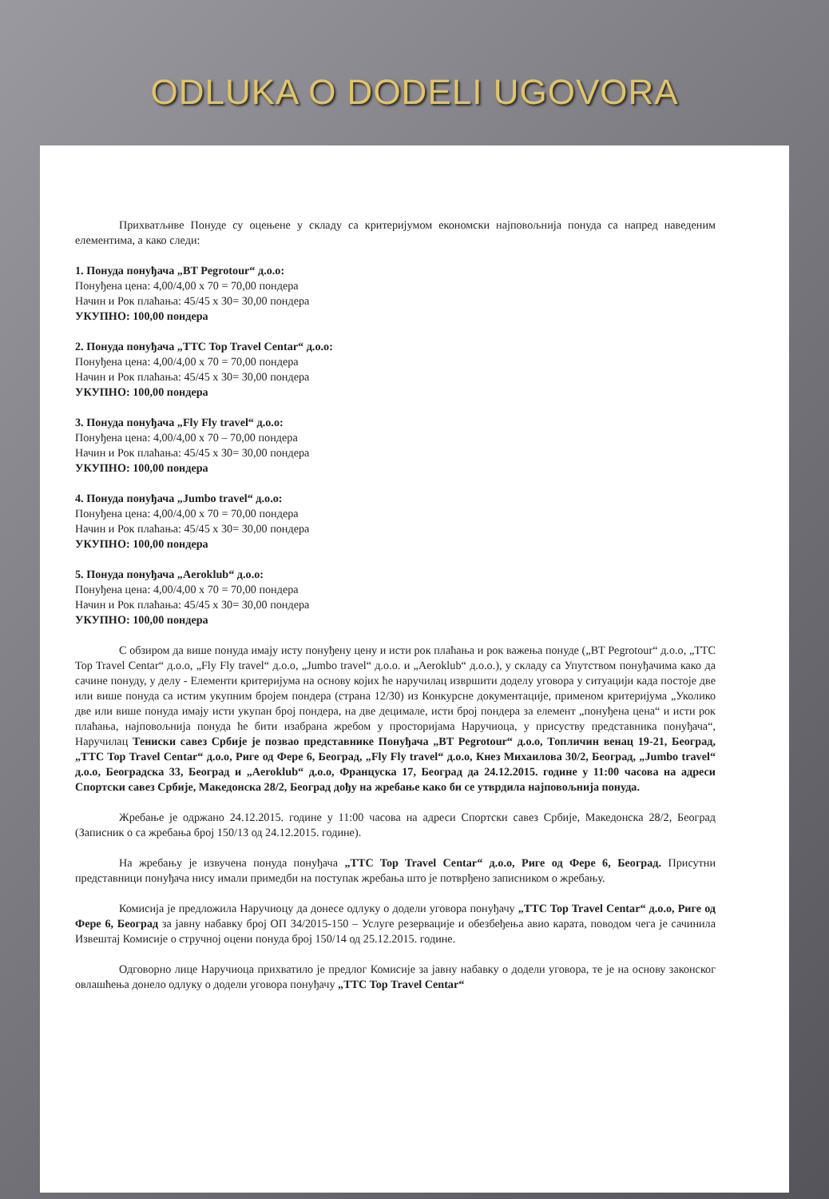ODLUKA O DODELI UGOVORA
Прихватљиве Понуде су оцењене у складу са критеријумом економски најповољнија понуда са напред наведеним елементима, а како следи:
1. Понуда понуђача „BT Pegrotour“ д.о.о:
Понуђена цена: 4,00/4,00 x 70 = 70,00 пондера
Начин и Рок плаћања: 45/45 x 30= 30,00 пондера
УКУПНО: 100,00 пондера
2. Понуда понуђача „TTC Top Travel Centar“ д.о.о:
Понуђена цена: 4,00/4,00 x 70 = 70,00 пондера
Начин и Рок плаћања: 45/45 x 30= 30,00 пондера
УКУПНО: 100,00 пондера
3. Понуда понуђача „Fly Fly travel“ д.о.о:
Понуђена цена: 4,00/4,00 x 70 – 70,00 пондера
Начин и Рок плаћања: 45/45 x 30= 30,00 пондера
УКУПНО: 100,00 пондера
4. Понуда понуђача „Jumbo travel“ д.о.о:
Понуђена цена: 4,00/4,00 x 70 = 70,00 пондера
Начин и Рок плаћања: 45/45 x 30= 30,00 пондера
УКУПНО: 100,00 пондера
5. Понуда понуђача „Aeroklub“ д.о.о:
Понуђена цена: 4,00/4,00 x 70 = 70,00 пондера
Начин и Рок плаћања: 45/45 x 30= 30,00 пондера
УКУПНО: 100,00 пондера
С обзиром да више понуда имају исту понуђену цену и исти рок плаћања и рок важења понуде („BT Pegrotour“ д.о.о, „TTC Top Travel Centar“ д.о.о, „Fly Fly travel“ д.о.о, „Jumbo travel“ д.о.о. и „Aeroklub“ д.о.о.), у складу са Упутством понуђачима како да сачине понуду, у делу - Елементи критеријума на основу којих ће наручилац извршити доделу уговора у ситуацији када постоје две или више понуда са истим укупним бројем пондера (страна 12/30) из Конкурсне документације, применом критеријума „Уколико две или више понуда имају исти укупан број пондера, на две децимале, исти број пондера за елемент „понуђена цена“ и исти рок плаћања, најповољнија понуда ће бити изабрана жребом у просторијама Наручиоца, у присуству представника понуђача“, Наручилац Тениски савез Србије је позвао представнике Понуђача „BT Pegrotour“ д.о.о, Топличин венац 19-21, Београд, „TTC Top Travel Centar“ д.о.о, Риге од Фере 6, Београд, „Fly Fly travel“ д.о.о, Кнез Михаилова 30/2, Београд, „Jumbo travel“ д.о.о, Београдска 33, Београд и „Aeroklub“ д.о.о, Француска 17, Београд да 24.12.2015. године у 11:00 часова на адреси Спортски савез Србије, Македонска 28/2, Београд дођу на жребање како би се утврдила најповољнија понуда.
Жребање је одржано 24.12.2015. године у 11:00 часова на адреси Спортски савез Србије, Македонска 28/2, Београд (Записник о са жребања број 150/13 од 24.12.2015. године).
На жребању је извучена понуда понуђача „TTC Top Travel Centar“ д.о.о, Риге од Фере 6, Београд. Присутни представници понуђача нису имали примедби на поступак жребања што је потврђено записником о жребању.
Комисија је предложила Наручиоцу да донесе одлуку о додели уговора понуђачу „TTC Top Travel Centar“ д.о.о, Риге од Фере 6, Београд за јавну набавку број ОП 34/2015-150 – Услуге резервације и обезбеђења авио карата, поводом чега је сачинила Извештај Комисије о стручној оцени понуда број 150/14 од 25.12.2015. године.
Одговорно лице Наручиоца прихватило је предлог Комисије за јавну набавку о додели уговора, те је на основу законског овлашћења донело одлуку о додели уговора понуђачу „TTC Top Travel Centar“